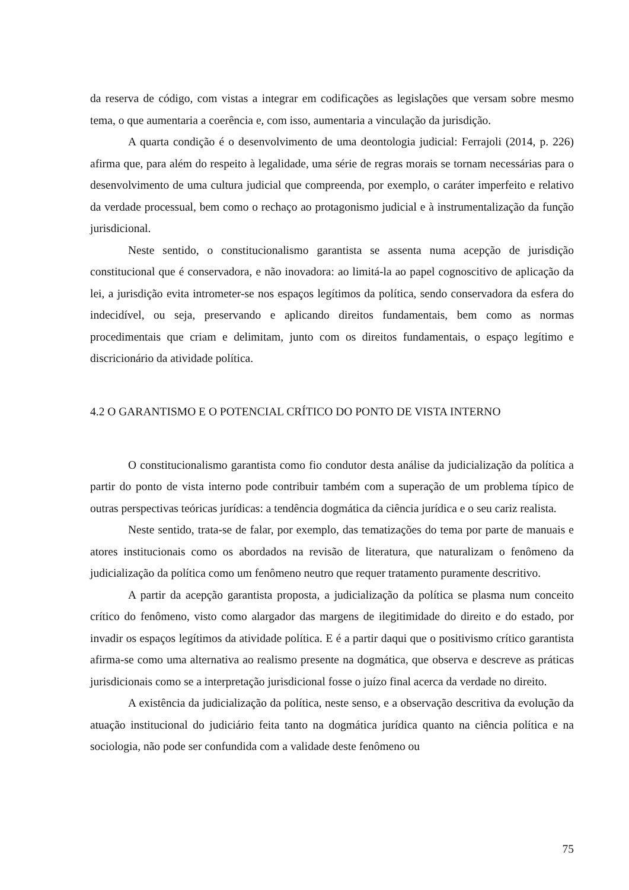da reserva de código, com vistas a integrar em codificações as legislações que versam sobre mesmo tema, o que aumentaria a coerência e, com isso, aumentaria a vinculação da jurisdição.
A quarta condição é o desenvolvimento de uma deontologia judicial: Ferrajoli (2014, p. 226) afirma que, para além do respeito à legalidade, uma série de regras morais se tornam necessárias para o desenvolvimento de uma cultura judicial que compreenda, por exemplo, o caráter imperfeito e relativo da verdade processual, bem como o rechaço ao protagonismo judicial e à instrumentalização da função jurisdicional.
Neste sentido, o constitucionalismo garantista se assenta numa acepção de jurisdição constitucional que é conservadora, e não inovadora: ao limitá-la ao papel cognoscitivo de aplicação da lei, a jurisdição evita intrometer-se nos espaços legítimos da política, sendo conservadora da esfera do indecidível, ou seja, preservando e aplicando direitos fundamentais, bem como as normas procedimentais que criam e delimitam, junto com os direitos fundamentais, o espaço legítimo e discricionário da atividade política.
4.2 O GARANTISMO E O POTENCIAL CRÍTICO DO PONTO DE VISTA INTERNO
O constitucionalismo garantista como fio condutor desta análise da judicialização da política a partir do ponto de vista interno pode contribuir também com a superação de um problema típico de outras perspectivas teóricas jurídicas: a tendência dogmática da ciência jurídica e o seu cariz realista.
Neste sentido, trata-se de falar, por exemplo, das tematizações do tema por parte de manuais e atores institucionais como os abordados na revisão de literatura, que naturalizam o fenômeno da judicialização da política como um fenômeno neutro que requer tratamento puramente descritivo.
A partir da acepção garantista proposta, a judicialização da política se plasma num conceito crítico do fenômeno, visto como alargador das margens de ilegitimidade do direito e do estado, por invadir os espaços legítimos da atividade política. E é a partir daqui que o positivismo crítico garantista afirma-se como uma alternativa ao realismo presente na dogmática, que observa e descreve as práticas jurisdicionais como se a interpretação jurisdicional fosse o juízo final acerca da verdade no direito.
A existência da judicialização da política, neste senso, e a observação descritiva da evolução da atuação institucional do judiciário feita tanto na dogmática jurídica quanto na ciência política e na sociologia, não pode ser confundida com a validade deste fenômeno ou
75